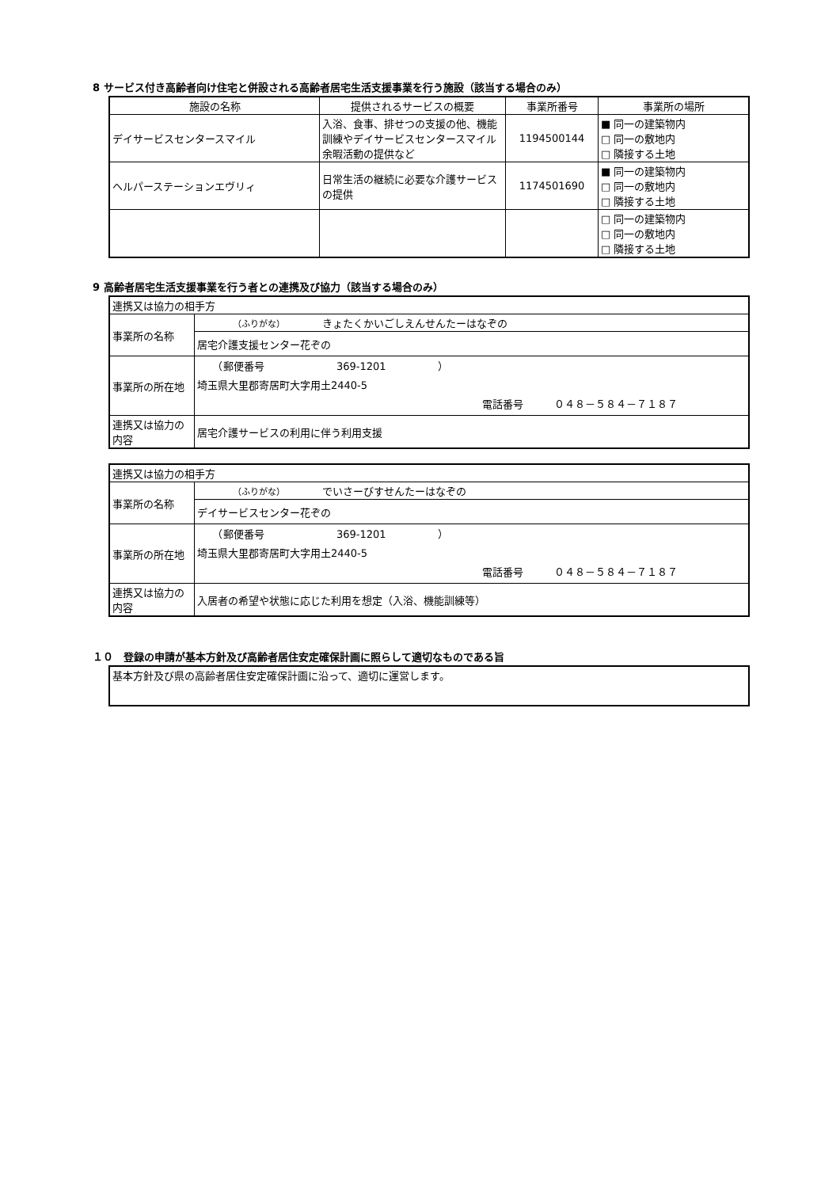8 サービス付き高齢者向け住宅と併設される高齢者居宅生活支援事業を行う施設（該当する場合のみ）
| 施設の名称 | 提供されるサービスの概要 | 事業所番号 | 事業所の場所 |
| --- | --- | --- | --- |
| デイサービスセンタースマイル | 入浴、食事、排せつの支援の他、機能訓練やデイサービスセンタースマイル余暇活動の提供など | 1194500144 | ■ 同一の建築物内 □ 同一の敷地内 □ 隣接する土地 |
| ヘルパーステーションエヴリィ | 日常生活の継続に必要な介護サービスの提供 | 1174501690 | ■ 同一の建築物内 □ 同一の敷地内 □ 隣接する土地 |
| | | | □ 同一の建築物内 □ 同一の敷地内 □ 隣接する土地 |
9 高齢者居宅生活支援事業を行う者との連携及び協力（該当する場合のみ）
| 連携又は協力の相手方 | |
| 事業所の名称 | （ふりがな） きょたくかいごしえんせんたーはなぞの |
| | 居宅介護支援センター花ぞの |
| 事業所の所在地 | （郵便番号 369-1201 ） 埼玉県大里郡寄居町大字用土2440-5 電話番号 ０４８－５８４－７１８７ |
| 連携又は協力の内容 | 居宅介護サービスの利用に伴う利用支援 |
| 連携又は協力の相手方 | |
| 事業所の名称 | （ふりがな） でいさーびすせんたーはなぞの |
| | デイサービスセンター花ぞの |
| 事業所の所在地 | （郵便番号 369-1201 ） 埼玉県大里郡寄居町大字用土2440-5 電話番号 ０４８－５８４－７１８７ |
| 連携又は協力の内容 | 入居者の希望や状態に応じた利用を想定（入浴、機能訓練等） |
１０　登録の申請が基本方針及び高齢者居住安定確保計画に照らして適切なものである旨
| 基本方針及び県の高齢者居住安定確保計画に沿って、適切に運営します。 |